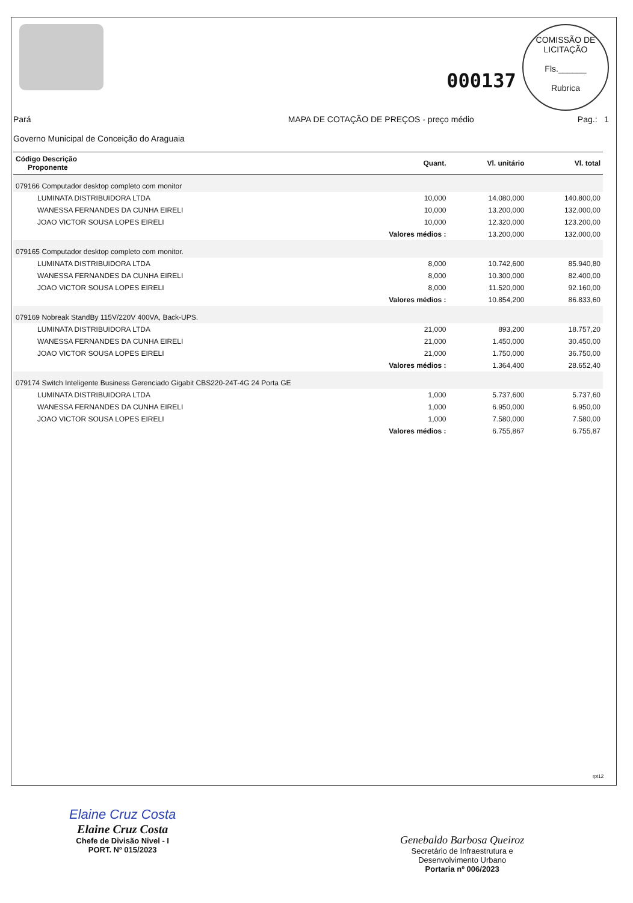000137
COMISSÃO DE LICITAÇÃO
Fls.______
Rubrica
Pará
Governo Municipal de Conceição do Araguaia
MAPA DE COTAÇÃO DE PREÇOS - preço médio
Pag.: 1
| Código Descrição Proponente | Quant. | Vl. unitário | Vl. total |
| --- | --- | --- | --- |
| 079166 Computador desktop completo com monitor | | | |
| LUMINATA DISTRIBUIDORA LTDA | 10,000 | 14.080,000 | 140.800,00 |
| WANESSA FERNANDES DA CUNHA EIRELI | 10,000 | 13.200,000 | 132.000,00 |
| JOAO VICTOR SOUSA LOPES EIRELI | 10,000 | 12.320,000 | 123.200,00 |
| | Valores médios : | 13.200,000 | 132.000,00 |
| 079165 Computador desktop completo com monitor. | | | |
| LUMINATA DISTRIBUIDORA LTDA | 8,000 | 10.742,600 | 85.940,80 |
| WANESSA FERNANDES DA CUNHA EIRELI | 8,000 | 10.300,000 | 82.400,00 |
| JOAO VICTOR SOUSA LOPES EIRELI | 8,000 | 11.520,000 | 92.160,00 |
| | Valores médios : | 10.854,200 | 86.833,60 |
| 079169 Nobreak StandBy 115V/220V 400VA, Back-UPS. | | | |
| LUMINATA DISTRIBUIDORA LTDA | 21,000 | 893,200 | 18.757,20 |
| WANESSA FERNANDES DA CUNHA EIRELI | 21,000 | 1.450,000 | 30.450,00 |
| JOAO VICTOR SOUSA LOPES EIRELI | 21,000 | 1.750,000 | 36.750,00 |
| | Valores médios : | 1.364,400 | 28.652,40 |
| 079174 Switch Inteligente Business Gerenciado Gigabit CBS220-24T-4G 24 Porta GE | | | |
| LUMINATA DISTRIBUIDORA LTDA | 1,000 | 5.737,600 | 5.737,60 |
| WANESSA FERNANDES DA CUNHA EIRELI | 1,000 | 6.950,000 | 6.950,00 |
| JOAO VICTOR SOUSA LOPES EIRELI | 1,000 | 7.580,000 | 7.580,00 |
| | Valores médios : | 6.755,867 | 6.755,87 |
rpt12
Elaine Cruz Costa
Elaine Cruz Costa
Chefe de Divisão Nivel - I
PORT. Nº 015/2023
Genebaldo Barbosa Queiroz
Secretário de Infraestrutura e
Desenvolvimento Urbano
Portaria nº 006/2023